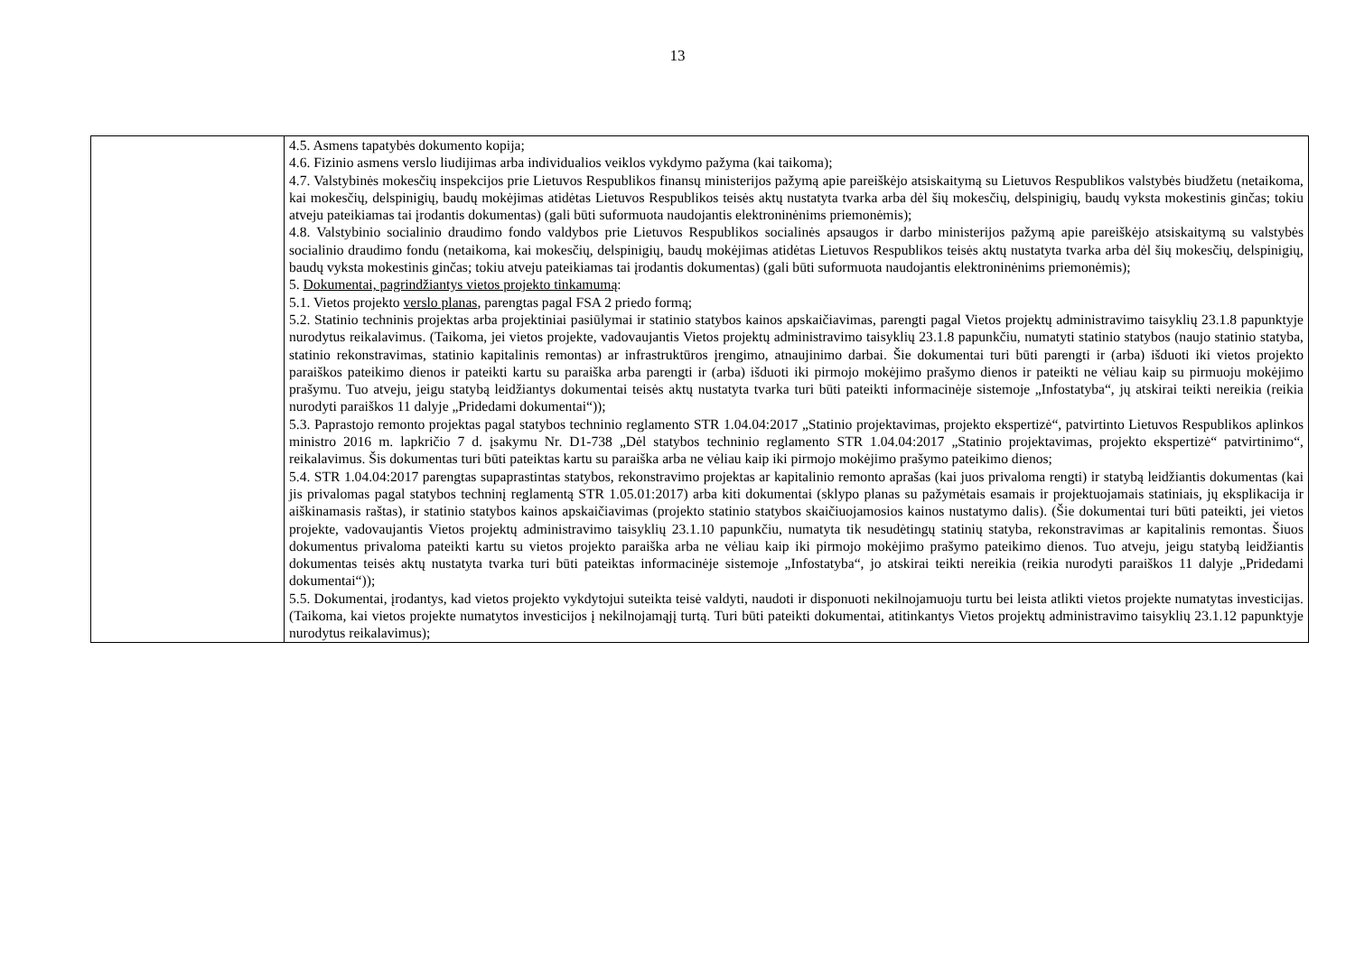13
| | 4.5. Asmens tapatybės dokumento kopija; 4.6. Fizinio asmens verslo liudijimas arba individualios veiklos vykdymo pažyma (kai taikoma); 4.7. Valstybinės mokesčių inspekcijos prie Lietuvos Respublikos finansų ministerijos pažymą apie pareiškėjo atsiskaitymą su Lietuvos Respublikos valstybės biudžetu (netaikoma, kai mokesčių, delspinigių, baudų mokėjimas atidėtas Lietuvos Respublikos teisės aktų nustatyta tvarka arba dėl šių mokesčių, delspinigių, baudų vyksta mokestinis ginčas; tokiu atveju pateikiamas tai įrodantis dokumentas) (gali būti suformuota naudojantis elektroninėnims priemonėmis); 4.8. Valstybinio socialinio draudimo fondo valdybos prie Lietuvos Respublikos socialinės apsaugos ir darbo ministerijos pažymą apie pareiškėjo atsiskaitymą su valstybės socialinio draudimo fondu (netaikoma, kai mokesčių, delspinigių, baudų mokėjimas atidėtas Lietuvos Respublikos teisės aktų nustatyta tvarka arba dėl šių mokesčių, delspinigių, baudų vyksta mokestinis ginčas; tokiu atveju pateikiamas tai įrodantis dokumentas) (gali būti suformuota naudojantis elektroninėnims priemonėmis); 5. Dokumentai, pagrindžiantys vietos projekto tinkamumą : 5.1. Vietos projekto verslo planas , parengtas pagal FSA 2 priedo formą; 5.2. Statinio techninis projektas arba projektiniai pasiūlymai ir statinio statybos kainos apskaičiavimas, parengti pagal Vietos projektų administravimo taisyklių 23.1.8 papunktyje nurodytus reikalavimus. (Taikoma, jei vietos projekte, vadovaujantis Vietos projektų administravimo taisyklių 23.1.8 papunkčiu, numatyti statinio statybos (naujo statinio statyba, statinio rekonstravimas, statinio kapitalinis remontas) ar infrastruktūros įrengimo, atnaujinimo darbai. Šie dokumentai turi būti parengti ir (arba) išduoti iki vietos projekto paraiškos pateikimo dienos ir pateikti kartu su paraiška arba parengti ir (arba) išduoti iki pirmojo mokėjimo prašymo dienos ir pateikti ne vėliau kaip su pirmuoju mokėjimo prašymu. Tuo atveju, jeigu statybą leidžiantys dokumentai teisės aktų nustatyta tvarka turi būti pateikti informacinėje sistemoje „Infostatyba“, jų atskirai teikti nereikia (reikia nurodyti paraiškos 11 dalyje „Pridedami dokumentai“)); 5.3. Paprastojo remonto projektas pagal statybos techninio reglamento STR 1.04.04:2017 „Statinio projektavimas, projekto ekspertizė“, patvirtinto Lietuvos Respublikos aplinkos ministro 2016 m. lapkričio 7 d. įsakymu Nr. D1-738 „Dėl statybos techninio reglamento STR 1.04.04:2017 „Statinio projektavimas, projekto ekspertizė“ patvirtinimo“, reikalavimus. Šis dokumentas turi būti pateiktas kartu su paraiška arba ne vėliau kaip iki pirmojo mokėjimo prašymo pateikimo dienos; 5.4. STR 1.04.04:2017 parengtas supaprastintas statybos, rekonstravimo projektas ar kapitalinio remonto aprašas (kai juos privaloma rengti) ir statybą leidžiantis dokumentas (kai jis privalomas pagal statybos techninį reglamentą STR 1.05.01:2017) arba kiti dokumentai (sklypo planas su pažymėtais esamais ir projektuojamais statiniais, jų eksplikacija ir aiškinamasis raštas), ir statinio statybos kainos apskaičiavimas (projekto statinio statybos skaičiuojamosios kainos nustatymo dalis). (Šie dokumentai turi būti pateikti, jei vietos projekte, vadovaujantis Vietos projektų administravimo taisyklių 23.1.10 papunkčiu, numatyta tik nesudėtingų statinių statyba, rekonstravimas ar kapitalinis remontas. Šiuos dokumentus privaloma pateikti kartu su vietos projekto paraiška arba ne vėliau kaip iki pirmojo mokėjimo prašymo pateikimo dienos. Tuo atveju, jeigu statybą leidžiantis dokumentas teisės aktų nustatyta tvarka turi būti pateiktas informacinėje sistemoje „Infostatyba“, jo atskirai teikti nereikia (reikia nurodyti paraiškos 11 dalyje „Pridedami dokumentai“)); 5.5. Dokumentai, įrodantys, kad vietos projekto vykdytojui suteikta teisė valdyti, naudoti ir disponuoti nekilnojamuoju turtu bei leista atlikti vietos projekte numatytas investicijas. (Taikoma, kai vietos projekte numatytos investicijos į nekilnojamąjį turtą. Turi būti pateikti dokumentai, atitinkantys Vietos projektų administravimo taisyklių 23.1.12 papunktyje nurodytus reikalavimus); |